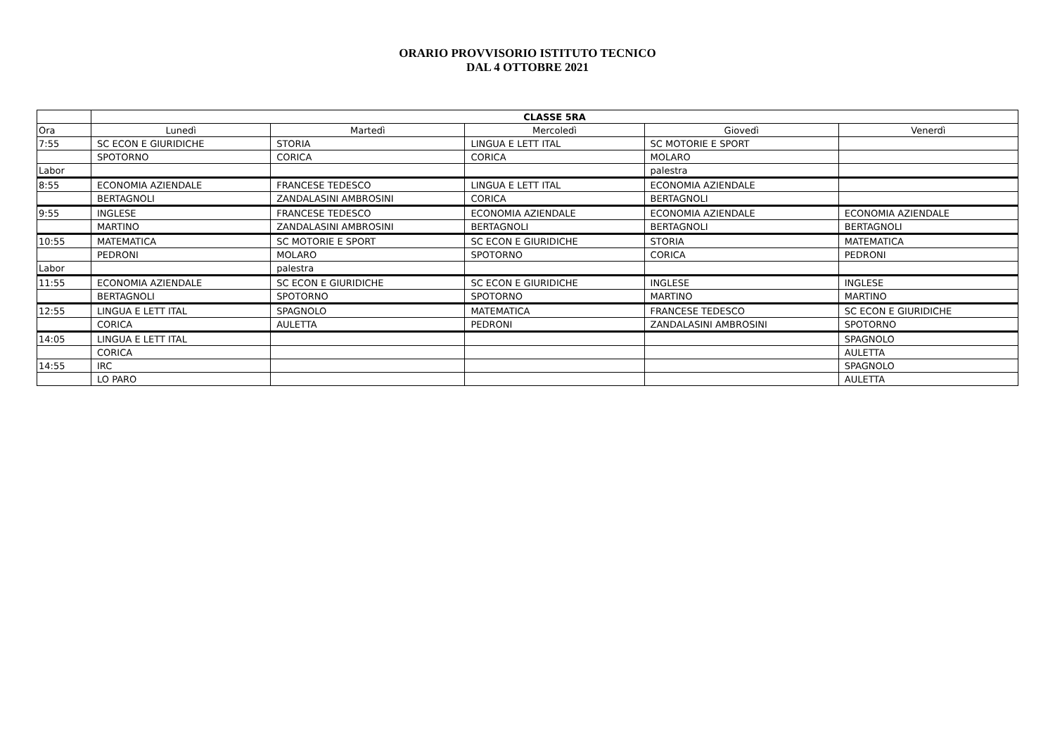ORARIO PROVVISORIO ISTITUTO TECNICO
DAL 4 OTTOBRE 2021
| | CLASSE 5RA | | | | |
| Ora | Lunedì | Martedì | Mercoledì | Giovedì | Venerdì |
| 7:55 | SC ECON E GIURIDICHE | STORIA | LINGUA E LETT ITAL | SC MOTORIE E SPORT | |
| | SPOTORNO | CORICA | CORICA | MOLARO | |
| Labor | | | | palestra | |
| 8:55 | ECONOMIA AZIENDALE | FRANCESE TEDESCO | LINGUA E LETT ITAL | ECONOMIA AZIENDALE | |
| | BERTAGNOLI | ZANDALASINI AMBROSINI | CORICA | BERTAGNOLI | |
| 9:55 | INGLESE | FRANCESE TEDESCO | ECONOMIA AZIENDALE | ECONOMIA AZIENDALE | ECONOMIA AZIENDALE |
| | MARTINO | ZANDALASINI AMBROSINI | BERTAGNOLI | BERTAGNOLI | BERTAGNOLI |
| 10:55 | MATEMATICA | SC MOTORIE E SPORT | SC ECON E GIURIDICHE | STORIA | MATEMATICA |
| | PEDRONI | MOLARO | SPOTORNO | CORICA | PEDRONI |
| Labor | | palestra | | | |
| 11:55 | ECONOMIA AZIENDALE | SC ECON E GIURIDICHE | SC ECON E GIURIDICHE | INGLESE | INGLESE |
| | BERTAGNOLI | SPOTORNO | SPOTORNO | MARTINO | MARTINO |
| 12:55 | LINGUA E LETT ITAL | SPAGNOLO | MATEMATICA | FRANCESE TEDESCO | SC ECON E GIURIDICHE |
| | CORICA | AULETTA | PEDRONI | ZANDALASINI AMBROSINI | SPOTORNO |
| 14:05 | LINGUA E LETT ITAL | | | | SPAGNOLO |
| | CORICA | | | | AULETTA |
| 14:55 | IRC | | | | SPAGNOLO |
| | LO PARO | | | | AULETTA |